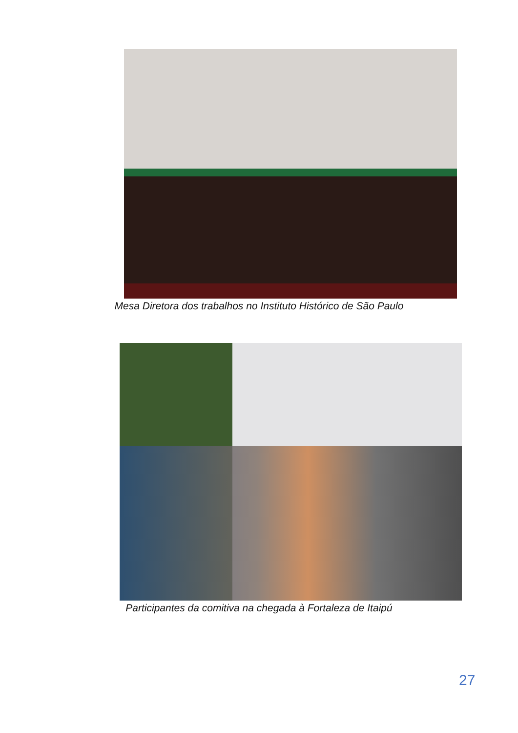Mesa Diretora dos trabalhos no Instituto Histórico de São Paulo
Participantes da comitiva na chegada à Fortaleza de Itaipú
27